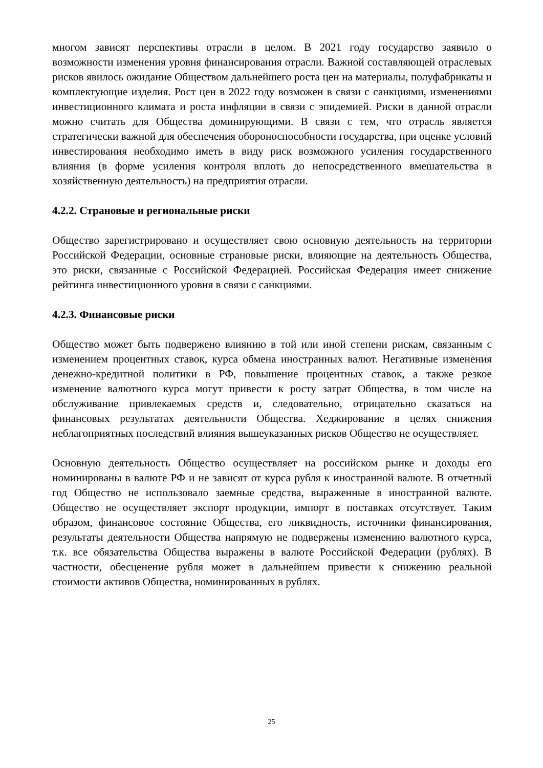многом зависят перспективы отрасли в целом. В 2021 году государство заявило о возможности изменения уровня финансирования отрасли. Важной составляющей отраслевых рисков явилось ожидание Обществом дальнейшего роста цен на материалы, полуфабрикаты и комплектующие изделия. Рост цен в 2022 году возможен в связи с санкциями, изменениями инвестиционного климата и роста инфляции в связи с эпидемией. Риски в данной отрасли можно считать для Общества доминирующими. В связи с тем, что отрасль является стратегически важной для обеспечения обороноспособности государства, при оценке условий инвестирования необходимо иметь в виду риск возможного усиления государственного влияния (в форме усиления контроля вплоть до непосредственного вмешательства в хозяйственную деятельность) на предприятия отрасли.
4.2.2. Страновые и региональные риски
Общество зарегистрировано и осуществляет свою основную деятельность на территории Российской Федерации, основные страновые риски, влияющие на деятельность Общества, это риски, связанные с Российской Федерацией. Российская Федерация имеет снижение рейтинга инвестиционного уровня в связи с санкциями.
4.2.3. Финансовые риски
Общество может быть подвержено влиянию в той или иной степени рискам, связанным с изменением процентных ставок, курса обмена иностранных валют. Негативные изменения денежно-кредитной политики в РФ, повышение процентных ставок, а также резкое изменение валютного курса могут привести к росту затрат Общества, в том числе на обслуживание привлекаемых средств и, следовательно, отрицательно сказаться на финансовых результатах деятельности Общества. Хеджирование в целях снижения неблагоприятных последствий влияния вышеуказанных рисков Общество не осуществляет.
Основную деятельность Общество осуществляет на российском рынке и доходы его номинированы в валюте РФ и не зависят от курса рубля к иностранной валюте. В отчетный год Общество не использовало заемные средства, выраженные в иностранной валюте. Общество не осуществляет экспорт продукции, импорт в поставках отсутствует. Таким образом, финансовое состояние Общества, его ликвидность, источники финансирования, результаты деятельности Общества напрямую не подвержены изменению валютного курса, т.к. все обязательства Общества выражены в валюте Российской Федерации (рублях). В частности, обесценение рубля может в дальнейшем привести к снижению реальной стоимости активов Общества, номинированных в рублях.
25